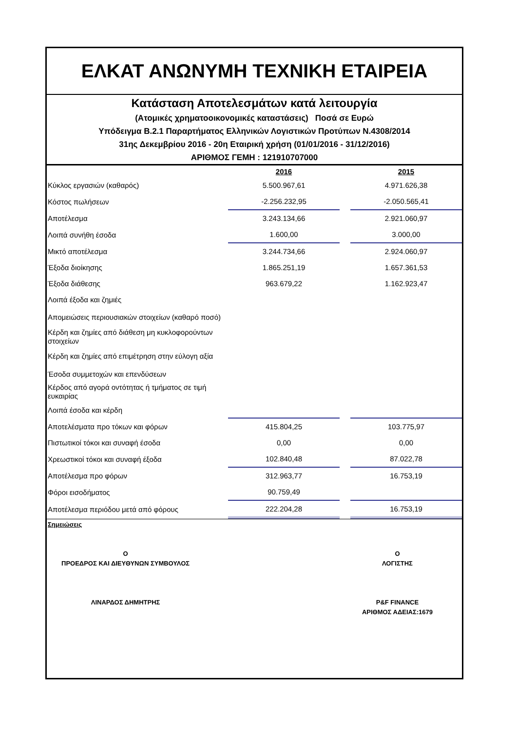ΕΛΚΑΤ ΑΝΩΝΥΜΗ ΤΕΧΝΙΚΗ ΕΤΑΙΡΕΙΑ
Κατάσταση Αποτελεσμάτων κατά λειτουργία
(Ατομικές χρηματοοικονομικές καταστάσεις) Ποσά σε Ευρώ
Υπόδειγμα Β.2.1 Παραρτήματος Ελληνικών Λογιστικών Προτύπων Ν.4308/2014
31ης Δεκεμβρίου 2016 - 20η Εταιρική χρήση (01/01/2016 - 31/12/2016)
ΑΡΙΘΜΟΣ ΓΕΜΗ : 121910707000
| | 2016 | | 2015 |
| --- | --- | --- | --- |
| Κύκλος εργασιών (καθαρός) | 5.500.967,61 | | 4.971.626,38 |
| Κόστος πωλήσεων | -2.256.232,95 | | -2.050.565,41 |
| Αποτέλεσμα | 3.243.134,66 | | 2.921.060,97 |
| Λοιπά συνήθη έσοδα | 1.600,00 | | 3.000,00 |
| Μικτό αποτέλεσμα | 3.244.734,66 | | 2.924.060,97 |
| Έξοδα διοίκησης | 1.865.251,19 | | 1.657.361,53 |
| Έξοδα διάθεσης | 963.679,22 | | 1.162.923,47 |
| Λοιπά έξοδα και ζημιές | | | |
| Απομειώσεις περιουσιακών στοιχείων (καθαρό ποσό) | | | |
| Κέρδη και ζημίες από διάθεση μη κυκλοφορούντων στοιχείων | | | |
| Κέρδη και ζημίες από επιμέτρηση στην εύλογη αξία | | | |
| Έσοδα συμμετοχών και επενδύσεων | | | |
| Κέρδος από αγορά οντότητας ή τμήματος σε τιμή ευκαιρίας | | | |
| Λοιπά έσοδα και κέρδη | | | |
| Αποτελέσματα προ τόκων και φόρων | 415.804,25 | | 103.775,97 |
| Πιστωτικοί τόκοι και συναφή έσοδα | 0,00 | | 0,00 |
| Χρεωστικοί τόκοι και συναφή έξοδα | 102.840,48 | | 87.022,78 |
| Αποτέλεσμα προ φόρων | 312.963,77 | | 16.753,19 |
| Φόροι εισοδήματος | 90.759,49 | | |
| Αποτέλεσμα περιόδου μετά από φόρους | 222.204,28 | | 16.753,19 |
Σημειώσεις
Ο
ΠΡΟΕΔΡΟΣ ΚΑΙ ΔΙΕΥΘΥΝΩΝ ΣΥΜΒΟΥΛΟΣ
ΛΙΝΑΡΔΟΣ ΔΗΜΗΤΡΗΣ
Ο
ΛΟΓΙΣΤΗΣ
P&F FINANCE
ΑΡΙΘΜΟΣ ΑΔΕΙΑΣ:1679